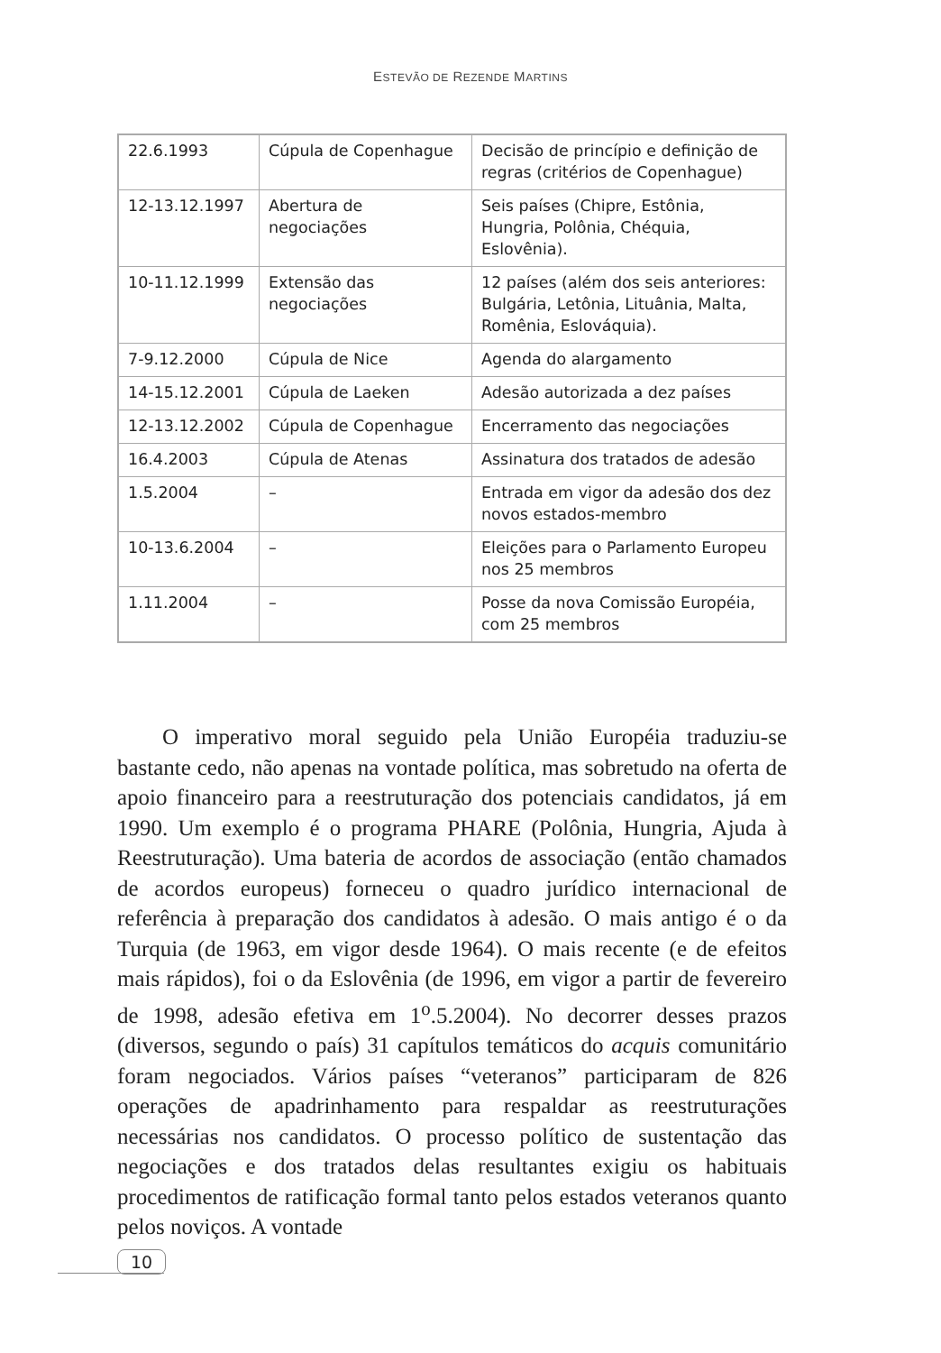ESTEVÃO DE REZENDE MARTINS
| 22.6.1993 | Cúpula de Copenhague | Decisão de princípio e definição de regras (critérios de Copenhague) |
| 12-13.12.1997 | Abertura de negociações | Seis países (Chipre, Estônia, Hungria, Polônia, Chéquia, Eslovênia). |
| 10-11.12.1999 | Extensão das negociações | 12 países (além dos seis anteriores: Bulgária, Letônia, Lituânia, Malta, Romênia, Eslováquia). |
| 7-9.12.2000 | Cúpula de Nice | Agenda do alargamento |
| 14-15.12.2001 | Cúpula de Laeken | Adesão autorizada a dez países |
| 12-13.12.2002 | Cúpula de Copenhague | Encerramento das negociações |
| 16.4.2003 | Cúpula de Atenas | Assinatura dos tratados de adesão |
| 1.5.2004 | – | Entrada em vigor da adesão dos dez novos estados-membro |
| 10-13.6.2004 | – | Eleições para o Parlamento Europeu nos 25 membros |
| 1.11.2004 | – | Posse da nova Comissão Européia, com 25 membros |
O imperativo moral seguido pela União Européia traduziu-se bastante cedo, não apenas na vontade política, mas sobretudo na oferta de apoio financeiro para a reestruturação dos potenciais candidatos, já em 1990. Um exemplo é o programa PHARE (Polônia, Hungria, Ajuda à Reestruturação). Uma bateria de acordos de associação (então chamados de acordos europeus) forneceu o quadro jurídico internacional de referência à preparação dos candidatos à adesão. O mais antigo é o da Turquia (de 1963, em vigor desde 1964). O mais recente (e de efeitos mais rápidos), foi o da Eslovênia (de 1996, em vigor a partir de fevereiro de 1998, adesão efetiva em 1<sup>o</sup>.5.2004). No decorrer desses prazos (diversos, segundo o país) 31 capítulos temáticos do acquis comunitário foram negociados. Vários países “veteranos” participaram de 826 operações de apadrinhamento para respaldar as reestruturações necessárias nos candidatos. O processo político de sustentação das negociações e dos tratados delas resultantes exigiu os habituais procedimentos de ratificação formal tanto pelos estados veteranos quanto pelos noviços. A vontade
10